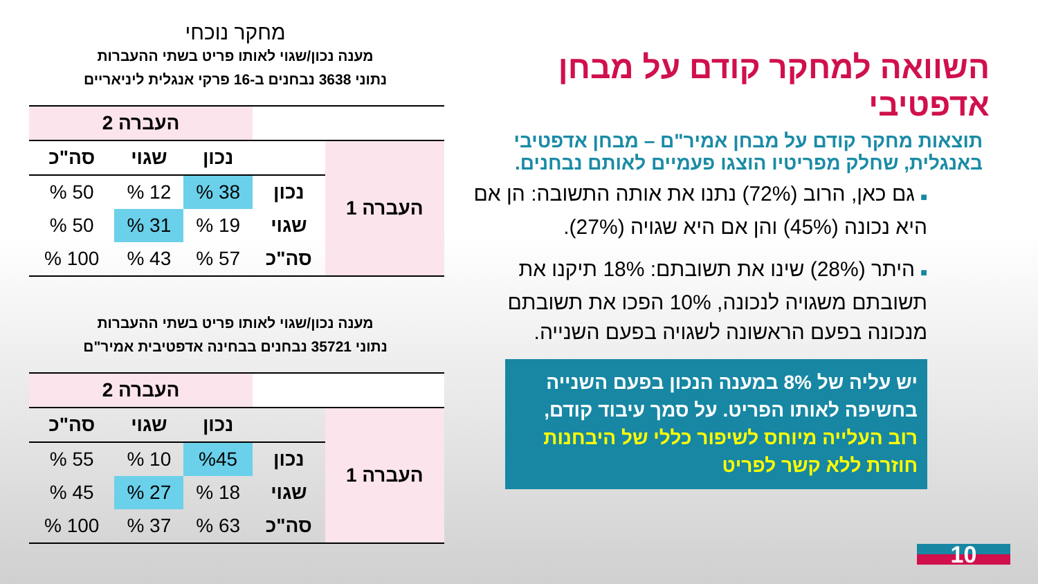מחקר נוכחי
מענה נכון/שגוי לאותו פריט בשתי ההעברות
נתוני 3638 נבחנים ב-16 פרקי אנגלית ליניאריים
| | | העברה 2 | | |
| --- | --- | --- | --- | --- |
| העברה 1 | | נכון | שגוי | סה"כ |
| | נכון | 38 % | 12 % | 50 % |
| | שגוי | 19 % | 31 % | 50 % |
| | סה"כ | 57 % | 43 % | 100 % |
מענה נכון/שגוי לאותו פריט בשתי ההעברות
נתוני 35721 נבחנים בבחינה אדפטיבית אמיר"ם
| | | העברה 2 | | |
| --- | --- | --- | --- | --- |
| העברה 1 | | נכון | שגוי | סה"כ |
| | נכון | %45 | 10 % | 55 % |
| | שגוי | 18 % | 27 % | 45 % |
| | סה"כ | 63 % | 37 % | 100 % |
השוואה למחקר קודם על מבחן אדפטיבי
תוצאות מחקר קודם על מבחן אמיר"ם – מבחן אדפטיבי באנגלית, שחלק מפריטיו הוצגו פעמיים לאותם נבחנים.
■ גם כאן, הרוב (72%) נתנו את אותה התשובה: הן אם היא נכונה (45%) והן אם היא שגויה (27%).
■ היתר (28%) שינו את תשובתם: 18% תיקנו את תשובתם משגויה לנכונה, 10% הפכו את תשובתם מנכונה בפעם הראשונה לשגויה בפעם השנייה.
יש עליה של 8% במענה הנכון בפעם השנייה בחשיפה לאותו הפריט. על סמך עיבוד קודם, רוב העלייה מיוחס לשיפור כללי של היבחנות חוזרת ללא קשר לפריט
10